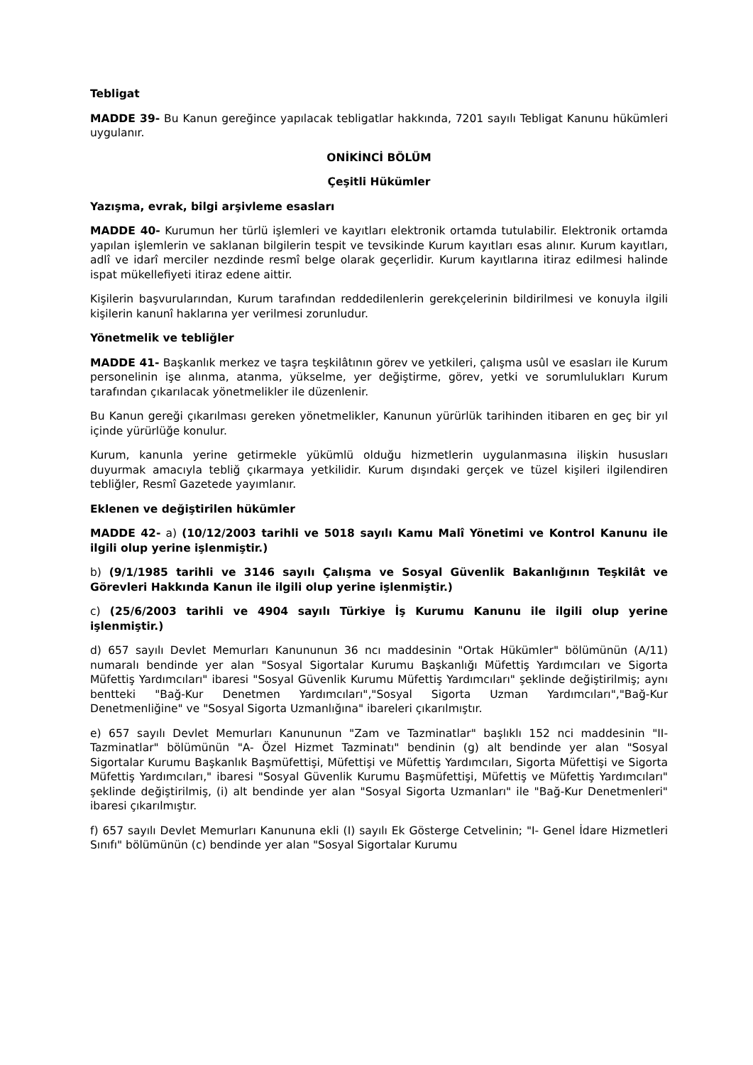Tebligat
MADDE 39- Bu Kanun gereğince yapılacak tebligatlar hakkında, 7201 sayılı Tebligat Kanunu hükümleri uygulanır.
ONİKİNCİ BÖLÜM
Çeşitli Hükümler
Yazışma, evrak, bilgi arşivleme esasları
MADDE 40- Kurumun her türlü işlemleri ve kayıtları elektronik ortamda tutulabilir. Elektronik ortamda yapılan işlemlerin ve saklanan bilgilerin tespit ve tevsikinde Kurum kayıtları esas alınır. Kurum kayıtları, adlî ve idarî merciler nezdinde resmî belge olarak geçerlidir. Kurum kayıtlarına itiraz edilmesi halinde ispat mükellefiyeti itiraz edene aittir.
Kişilerin başvurularından, Kurum tarafından reddedilenlerin gerekçelerinin bildirilmesi ve konuyla ilgili kişilerin kanunî haklarına yer verilmesi zorunludur.
Yönetmelik ve tebliğler
MADDE 41- Başkanlık merkez ve taşra teşkilâtının görev ve yetkileri, çalışma usûl ve esasları ile Kurum personelinin işe alınma, atanma, yükselme, yer değiştirme, görev, yetki ve sorumlulukları Kurum tarafından çıkarılacak yönetmelikler ile düzenlenir.
Bu Kanun gereği çıkarılması gereken yönetmelikler, Kanunun yürürlük tarihinden itibaren en geç bir yıl içinde yürürlüğe konulur.
Kurum, kanunla yerine getirmekle yükümlü olduğu hizmetlerin uygulanmasına ilişkin hususları duyurmak amacıyla tebliğ çıkarmaya yetkilidir. Kurum dışındaki gerçek ve tüzel kişileri ilgilendiren tebliğler, Resmî Gazetede yayımlanır.
Eklenen ve değiştirilen hükümler
MADDE 42- a) (10/12/2003 tarihli ve 5018 sayılı Kamu Malî Yönetimi ve Kontrol Kanunu ile ilgili olup yerine işlenmiştir.)
b) (9/1/1985 tarihli ve 3146 sayılı Çalışma ve Sosyal Güvenlik Bakanlığının Teşkilât ve Görevleri Hakkında Kanun ile ilgili olup yerine işlenmiştir.)
c) (25/6/2003 tarihli ve 4904 sayılı Türkiye İş Kurumu Kanunu ile ilgili olup yerine işlenmiştir.)
d) 657 sayılı Devlet Memurları Kanununun 36 ncı maddesinin "Ortak Hükümler" bölümünün (A/11) numaralı bendinde yer alan "Sosyal Sigortalar Kurumu Başkanlığı Müfettiş Yardımcıları ve Sigorta Müfettiş Yardımcıları" ibaresi "Sosyal Güvenlik Kurumu Müfettiş Yardımcıları" şeklinde değiştirilmiş; aynı bentteki "Bağ-Kur Denetmen Yardımcıları","Sosyal Sigorta Uzman Yardımcıları","Bağ-Kur Denetmenliğine" ve "Sosyal Sigorta Uzmanlığına" ibareleri çıkarılmıştır.
e) 657 sayılı Devlet Memurları Kanununun "Zam ve Tazminatlar" başlıklı 152 nci maddesinin "II- Tazminatlar" bölümünün "A- Özel Hizmet Tazminatı" bendinin (g) alt bendinde yer alan "Sosyal Sigortalar Kurumu Başkanlık Başmüfettişi, Müfettişi ve Müfettiş Yardımcıları, Sigorta Müfettişi ve Sigorta Müfettiş Yardımcıları," ibaresi "Sosyal Güvenlik Kurumu Başmüfettişi, Müfettiş ve Müfettiş Yardımcıları" şeklinde değiştirilmiş, (i) alt bendinde yer alan "Sosyal Sigorta Uzmanları" ile "Bağ-Kur Denetmenleri" ibaresi çıkarılmıştır.
f) 657 sayılı Devlet Memurları Kanununa ekli (I) sayılı Ek Gösterge Cetvelinin; "I- Genel İdare Hizmetleri Sınıfı" bölümünün (c) bendinde yer alan "Sosyal Sigortalar Kurumu